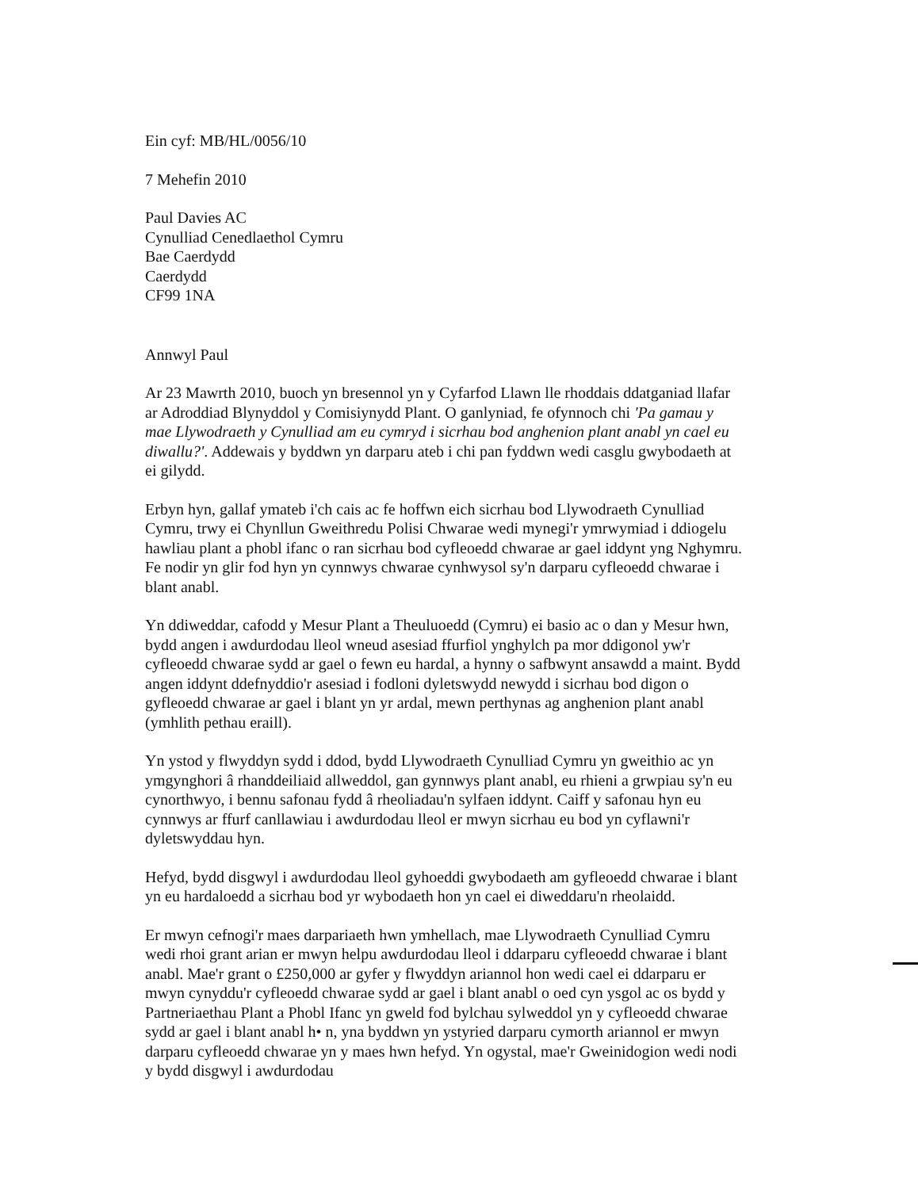Ein cyf: MB/HL/0056/10
7 Mehefin 2010
Paul Davies AC
Cynulliad Cenedlaethol Cymru
Bae Caerdydd
Caerdydd
CF99 1NA
Annwyl Paul
Ar 23 Mawrth 2010, buoch yn bresennol yn y Cyfarfod Llawn lle rhoddais ddatganiad llafar ar Adroddiad Blynyddol y Comisiynydd Plant. O ganlyniad, fe ofynnoch chi 'Pa gamau y mae Llywodraeth y Cynulliad am eu cymryd i sicrhau bod anghenion plant anabl yn cael eu diwallu?'. Addewais y byddwn yn darparu ateb i chi pan fyddwn wedi casglu gwybodaeth at ei gilydd.
Erbyn hyn, gallaf ymateb i'ch cais ac fe hoffwn eich sicrhau bod Llywodraeth Cynulliad Cymru, trwy ei Chynllun Gweithredu Polisi Chwarae wedi mynegi'r ymrwymiad i ddiogelu hawliau plant a phobl ifanc o ran sicrhau bod cyfleoedd chwarae ar gael iddynt yng Nghymru. Fe nodir yn glir fod hyn yn cynnwys chwarae cynhwysol sy'n darparu cyfleoedd chwarae i blant anabl.
Yn ddiweddar, cafodd y Mesur Plant a Theuluoedd (Cymru) ei basio ac o dan y Mesur hwn, bydd angen i awdurdodau lleol wneud asesiad ffurfiol ynghylch pa mor ddigonol yw'r cyfleoedd chwarae sydd ar gael o fewn eu hardal, a hynny o safbwynt ansawdd a maint. Bydd angen iddynt ddefnyddio'r asesiad i fodloni dyletswydd newydd i sicrhau bod digon o gyfleoedd chwarae ar gael i blant yn yr ardal, mewn perthynas ag anghenion plant anabl (ymhlith pethau eraill).
Yn ystod y flwyddyn sydd i ddod, bydd Llywodraeth Cynulliad Cymru yn gweithio ac yn ymgynghori â rhanddeiliaid allweddol, gan gynnwys plant anabl, eu rhieni a grwpiau sy'n eu cynorthwyo, i bennu safonau fydd â rheoliadau'n sylfaen iddynt. Caiff y safonau hyn eu cynnwys ar ffurf canllawiau i awdurdodau lleol er mwyn sicrhau eu bod yn cyflawni'r dyletswyddau hyn.
Hefyd, bydd disgwyl i awdurdodau lleol gyhoeddi gwybodaeth am gyfleoedd chwarae i blant yn eu hardaloedd a sicrhau bod yr wybodaeth hon yn cael ei diweddaru'n rheolaidd.
Er mwyn cefnogi'r maes darpariaeth hwn ymhellach, mae Llywodraeth Cynulliad Cymru wedi rhoi grant arian er mwyn helpu awdurdodau lleol i ddarparu cyfleoedd chwarae i blant anabl. Mae'r grant o £250,000 ar gyfer y flwyddyn ariannol hon wedi cael ei ddarparu er mwyn cynyddu'r cyfleoedd chwarae sydd ar gael i blant anabl o oed cyn ysgol ac os bydd y Partneriaethau Plant a Phobl Ifanc yn gweld fod bylchau sylweddol yn y cyfleoedd chwarae sydd ar gael i blant anabl h• n, yna byddwn yn ystyried darparu cymorth ariannol er mwyn darparu cyfleoedd chwarae yn y maes hwn hefyd. Yn ogystal, mae'r Gweinidogion wedi nodi y bydd disgwyl i awdurdodau